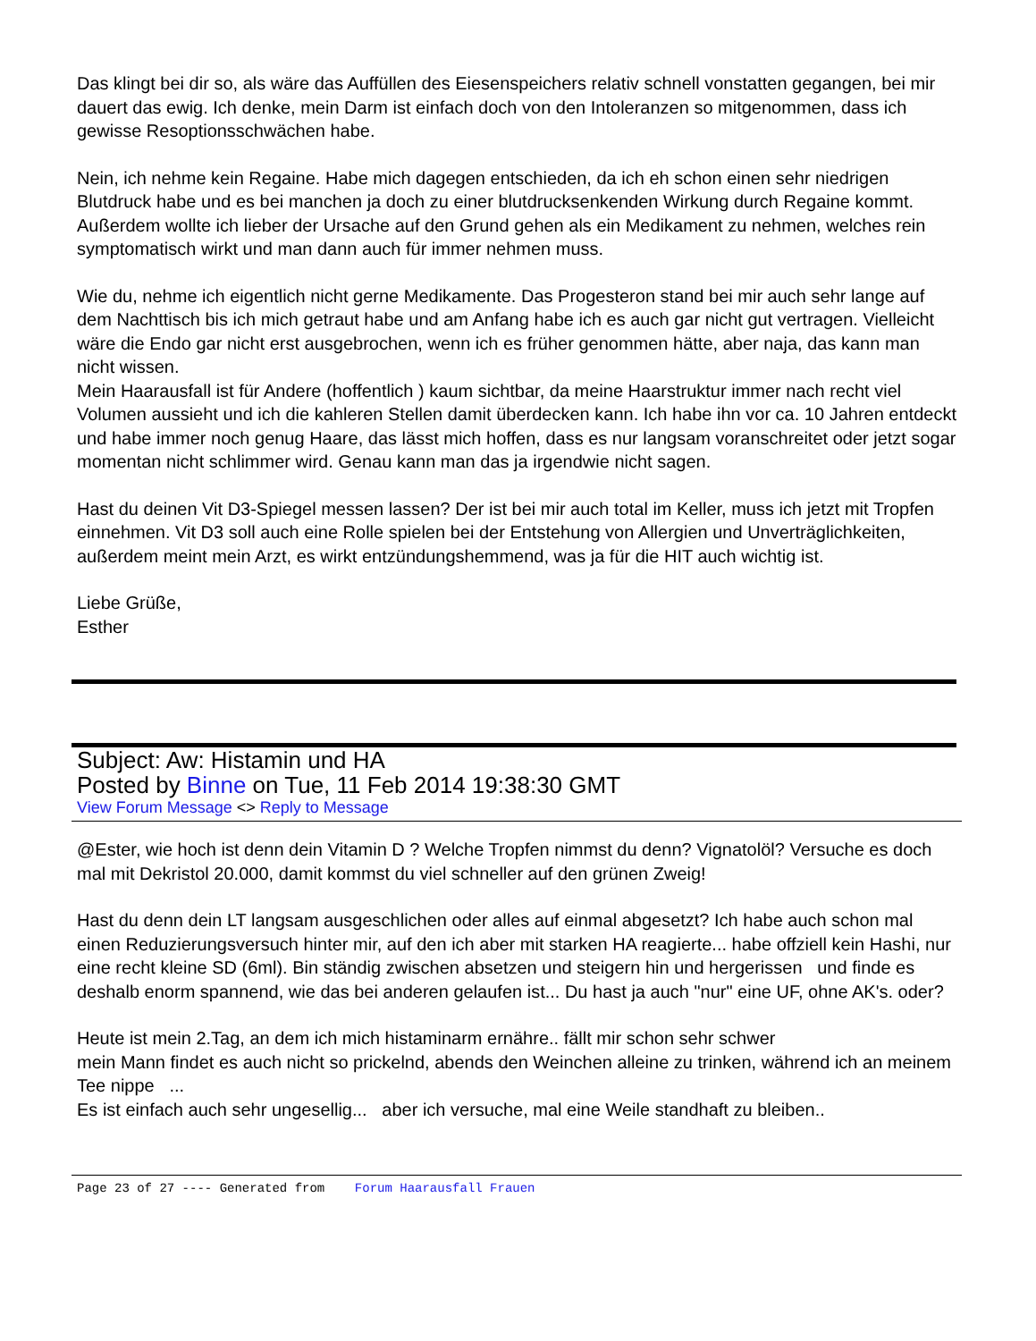Das klingt bei dir so, als wäre das Auffüllen des Eiesenspeichers relativ schnell vonstatten gegangen, bei mir dauert das ewig. Ich denke, mein Darm ist einfach doch von den Intoleranzen so mitgenommen, dass ich gewisse Resoptionsschwächen habe.
Nein, ich nehme kein Regaine. Habe mich dagegen entschieden, da ich eh schon einen sehr niedrigen Blutdruck habe und es bei manchen ja doch zu einer blutdrucksenkenden Wirkung durch Regaine kommt. Außerdem wollte ich lieber der Ursache auf den Grund gehen als ein Medikament zu nehmen, welches rein symptomatisch wirkt und man dann auch für immer nehmen muss.
Wie du, nehme ich eigentlich nicht gerne Medikamente. Das Progesteron stand bei mir auch sehr lange auf dem Nachttisch bis ich mich getraut habe und am Anfang habe ich es auch gar nicht gut vertragen. Vielleicht wäre die Endo gar nicht erst ausgebrochen, wenn ich es früher genommen hätte, aber naja, das kann man nicht wissen.
Mein Haarausfall ist für Andere (hoffentlich ) kaum sichtbar, da meine Haarstruktur immer nach recht viel Volumen aussieht und ich die kahleren Stellen damit überdecken kann. Ich habe ihn vor ca. 10 Jahren entdeckt und habe immer noch genug Haare, das lässt mich hoffen, dass es nur langsam voranschreitet oder jetzt sogar momentan nicht schlimmer wird. Genau kann man das ja irgendwie nicht sagen.
Hast du deinen Vit D3-Spiegel messen lassen? Der ist bei mir auch total im Keller, muss ich jetzt mit Tropfen einnehmen. Vit D3 soll auch eine Rolle spielen bei der Entstehung von Allergien und Unverträglichkeiten, außerdem meint mein Arzt, es wirkt entzündungshemmend, was ja für die HIT auch wichtig ist.
Liebe Grüße,
Esther
Subject: Aw: Histamin und HA
Posted by Binne on Tue, 11 Feb 2014 19:38:30 GMT
View Forum Message <> Reply to Message
@Ester, wie hoch ist denn dein Vitamin D ? Welche Tropfen nimmst du denn? Vignatolöl? Versuche es doch mal mit Dekristol 20.000, damit kommst du viel schneller auf den grünen Zweig!
Hast du denn dein LT langsam ausgeschlichen oder alles auf einmal abgesetzt? Ich habe auch schon mal einen Reduzierungsversuch hinter mir, auf den ich aber mit starken HA reagierte... habe offziell kein Hashi, nur eine recht kleine SD (6ml). Bin ständig zwischen absetzen und steigern hin und hergerissen und finde es deshalb enorm spannend, wie das bei anderen gelaufen ist... Du hast ja auch "nur" eine UF, ohne AK's. oder?
Heute ist mein 2.Tag, an dem ich mich histaminarm ernähre.. fällt mir schon sehr schwer
mein Mann findet es auch nicht so prickelnd, abends den Weinchen alleine zu trinken, während ich an meinem Tee nippe ...
Es ist einfach auch sehr ungesellig... aber ich versuche, mal eine Weile standhaft zu bleiben..
Page 23 of 27 ---- Generated from Forum Haarausfall Frauen